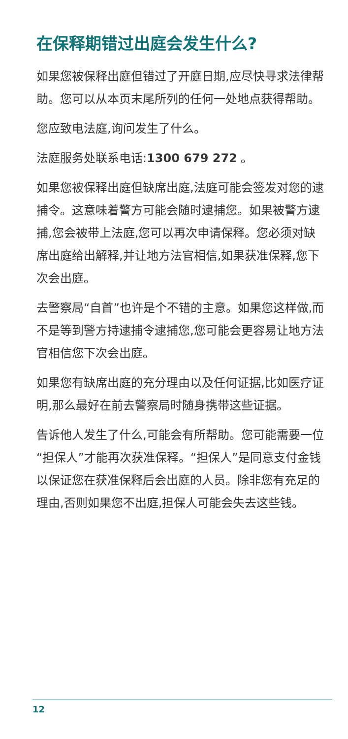在保释期错过出庭会发生什么?
如果您被保释出庭但错过了开庭日期,应尽快寻求法律帮助。您可以从本页末尾所列的任何一处地点获得帮助。
您应致电法庭,询问发生了什么。
法庭服务处联系电话:1300 679 272 。
如果您被保释出庭但缺席出庭,法庭可能会签发对您的逮捕令。这意味着警方可能会随时逮捕您。如果被警方逮捕,您会被带上法庭,您可以再次申请保释。您必须对缺席出庭给出解释,并让地方法官相信,如果获准保释,您下次会出庭。
去警察局“自首”也许是个不错的主意。如果您这样做,而不是等到警方持逮捕令逮捕您,您可能会更容易让地方法官相信您下次会出庭。
如果您有缺席出庭的充分理由以及任何证据,比如医疗证明,那么最好在前去警察局时随身携带这些证据。
告诉他人发生了什么,可能会有所帮助。您可能需要一位“担保人”才能再次获准保释。“担保人”是同意支付金钱以保证您在获准保释后会出庭的人员。除非您有充足的理由,否则如果您不出庭,担保人可能会失去这些钱。
12